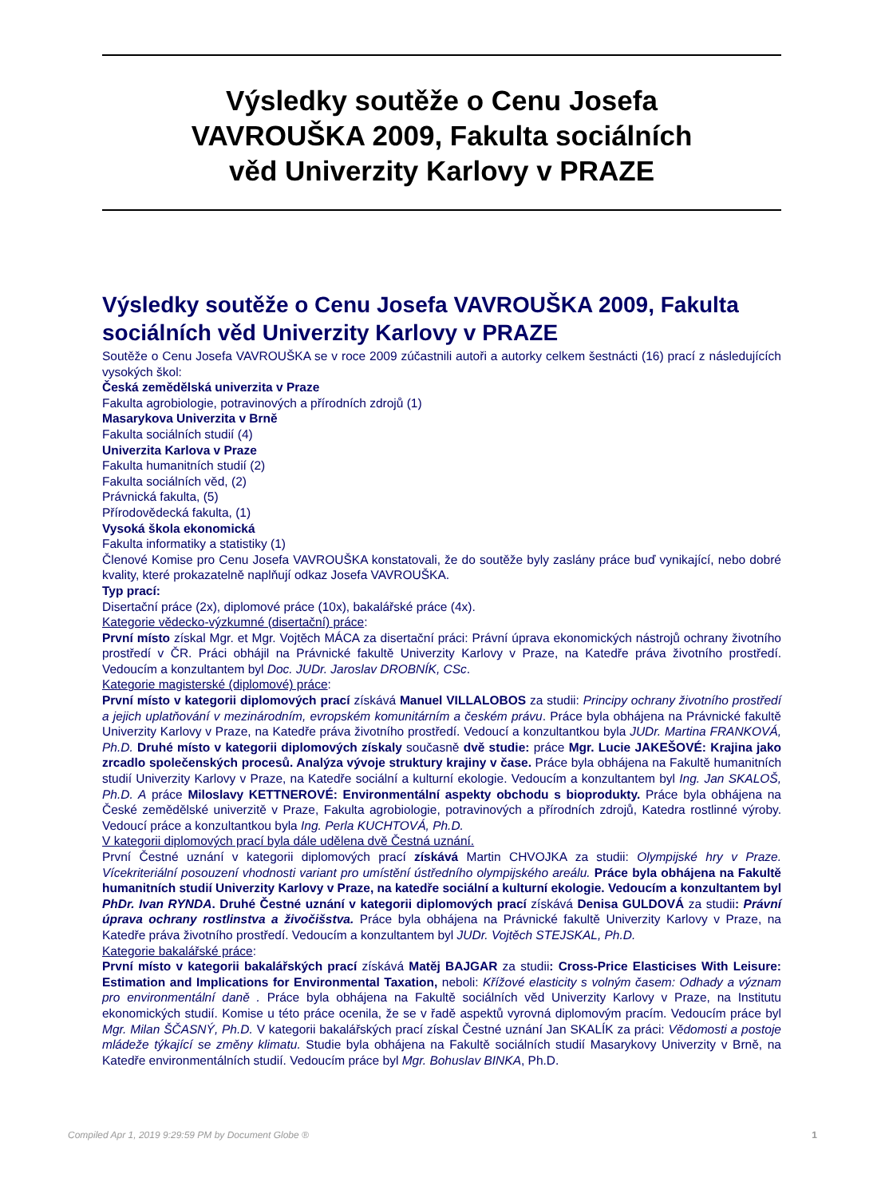Výsledky soutěže o Cenu Josefa VAVROUŠKA 2009, Fakulta sociálních věd Univerzity Karlovy v PRAZE
Výsledky soutěže o Cenu Josefa VAVROUŠKA 2009, Fakulta sociálních věd Univerzity Karlovy v PRAZE
Soutěže o Cenu Josefa VAVROUŠKA se v roce 2009 zúčastnili autoři a autorky celkem šestnácti (16) prací z následujících vysokých škol:
Česká zemědělská univerzita v Praze
Fakulta agrobiologie, potravinových a přírodních zdrojů (1)
Masarykova Univerzita v Brně
Fakulta sociálních studií (4)
Univerzita Karlova v Praze
Fakulta humanitních studií (2)
Fakulta sociálních věd, (2)
Právnická fakulta, (5)
Přírodovědecká fakulta, (1)
Vysoká škola ekonomická
Fakulta informatiky a statistiky (1)
Členové Komise pro Cenu Josefa VAVROUŠKA konstatovali, že do soutěže byly zaslány práce buď vynikající, nebo dobré kvality, které prokazatelně naplňují odkaz Josefa VAVROUŠKA.
Typ prací:
Disertační práce (2x), diplomové práce (10x), bakalářské práce (4x).
Kategorie vědecko-výzkumné (disertační) práce:
První místo získal Mgr. et Mgr. Vojtěch MÁCA za disertační práci: Právní úprava ekonomických nástrojů ochrany životního prostředí v ČR. Práci obhájil na Právnické fakultě Univerzity Karlovy v Praze, na Katedře práva životního prostředí. Vedoucím a konzultantem byl Doc. JUDr. Jaroslav DROBNÍK, CSc.
Kategorie magisterské (diplomové) práce:
První místo v kategorii diplomových prací získává Manuel VILLALOBOS za studii: Principy ochrany životního prostředí a jejich uplatňování v mezinárodním, evropském komunitárním a českém právu. Práce byla obhájena na Právnické fakultě Univerzity Karlovy v Praze, na Katedře práva životního prostředí. Vedoucí a konzultantkou byla JUDr. Martina FRANKOVÁ, Ph.D. Druhé místo v kategorii diplomových získaly současně dvě studie: práce Mgr. Lucie JAKEŠOVÉ: Krajina jako zrcadlo společenských procesů. Analýza vývoje struktury krajiny v čase. Práce byla obhájena na Fakultě humanitních studií Univerzity Karlovy v Praze, na Katedře sociální a kulturní ekologie. Vedoucím a konzultantem byl Ing. Jan SKALOŠ, Ph.D. A práce Miloslavy KETTNEROVÉ: Environmentální aspekty obchodu s bioprodukty. Práce byla obhájena na České zemědělské univerzitě v Praze, Fakulta agrobiologie, potravinových a přírodních zdrojů, Katedra rostlinné výroby. Vedoucí práce a konzultantkou byla Ing. Perla KUCHTOVÁ, Ph.D.
V kategorii diplomových prací byla dále udělena dvě Čestná uznání.
První Čestné uznání v kategorii diplomových prací získává Martin CHVOJKA za studii: Olympijské hry v Praze. Vícekriteriální posouzení vhodnosti variant pro umístění ústředního olympijského areálu. Práce byla obhájena na Fakultě humanitních studií Univerzity Karlovy v Praze, na katedře sociální a kulturní ekologie. Vedoucím a konzultantem byl PhDr. Ivan RYNDA. Druhé Čestné uznání v kategorii diplomových prací získává Denisa GULDOVÁ za studii: Právní úprava ochrany rostlinstva a živočišstva. Práce byla obhájena na Právnické fakultě Univerzity Karlovy v Praze, na Katedře práva životního prostředí. Vedoucím a konzultantem byl JUDr. Vojtěch STEJSKAL, Ph.D.
Kategorie bakalářské práce:
První místo v kategorii bakalářských prací získává Matěj BAJGAR za studii: Cross-Price Elasticises With Leisure: Estimation and Implications for Environmental Taxation, neboli: Křížové elasticity s volným časem: Odhady a význam pro environmentální daně . Práce byla obhájena na Fakultě sociálních věd Univerzity Karlovy v Praze, na Institutu ekonomických studií. Komise u této práce ocenila, že se v řadě aspektů vyrovná diplomovým pracím. Vedoucím práce byl Mgr. Milan ŠČASNÝ, Ph.D. V kategorii bakalářských prací získal Čestné uznání Jan SKALÍK za práci: Vědomosti a postoje mládeže týkající se změny klimatu. Studie byla obhájena na Fakultě sociálních studií Masarykovy Univerzity v Brně, na Katedře environmentálních studií. Vedoucím práce byl Mgr. Bohuslav BINKA, Ph.D.
Compiled Apr 1, 2019 9:29:59 PM by Document Globe ® 1